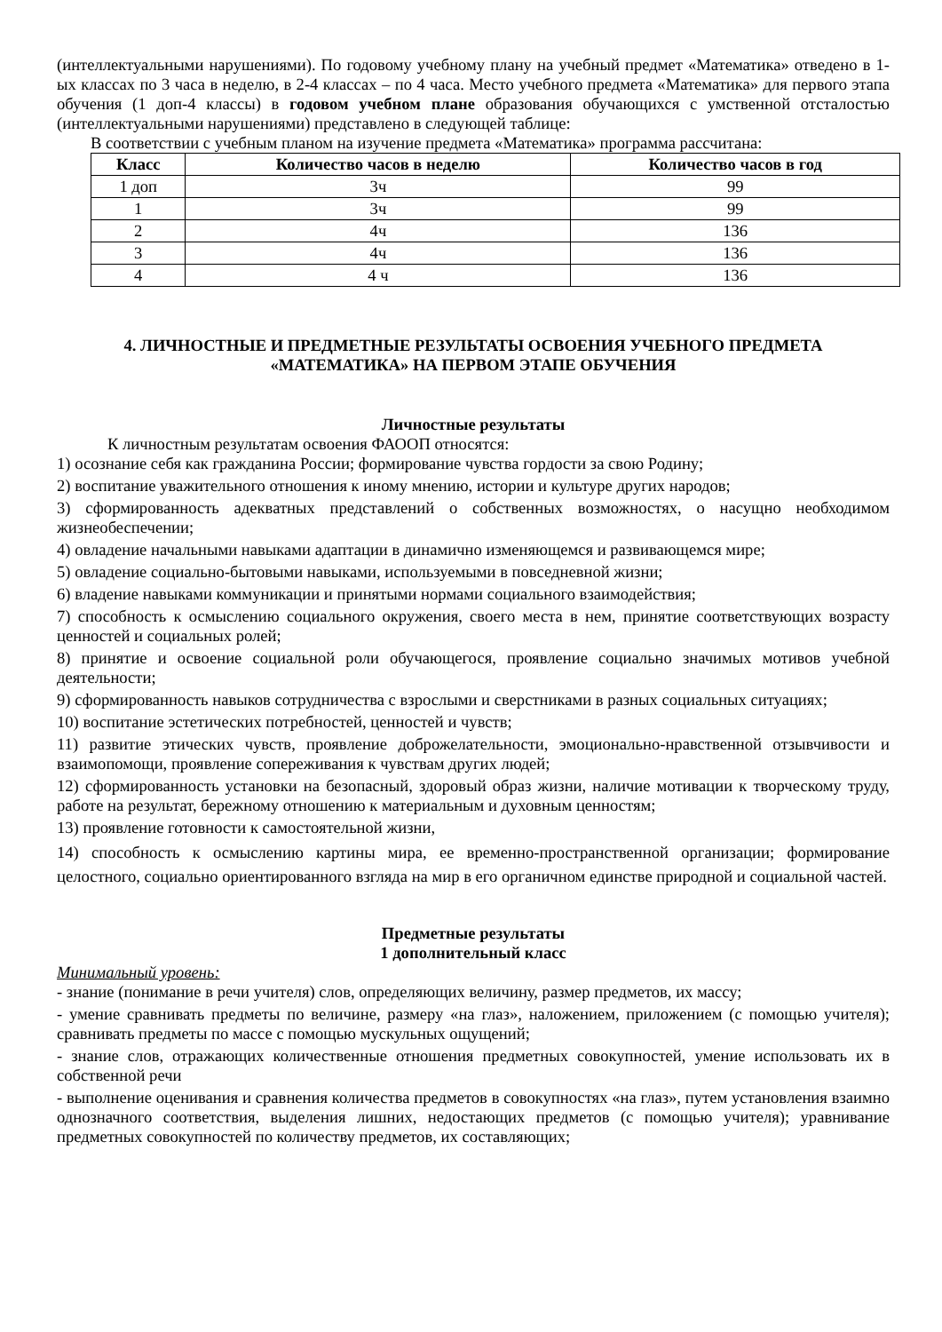(интеллектуальными нарушениями). По годовому учебному плану на учебный предмет «Математика» отведено в 1-ых классах по 3 часа в неделю, в 2-4 классах – по 4 часа. Место учебного предмета «Математика» для первого этапа обучения (1 доп-4 классы) в годовом учебном плане образования обучающихся с умственной отсталостью (интеллектуальными нарушениями) представлено в следующей таблице:
В соответствии с учебным планом на изучение предмета «Математика» программа рассчитана:
| Класс | Количество часов в неделю | Количество часов в год |
| --- | --- | --- |
| 1 доп | 3ч | 99 |
| 1 | 3ч | 99 |
| 2 | 4ч | 136 |
| 3 | 4ч | 136 |
| 4 | 4 ч | 136 |
4. ЛИЧНОСТНЫЕ И ПРЕДМЕТНЫЕ РЕЗУЛЬТАТЫ ОСВОЕНИЯ УЧЕБНОГО ПРЕДМЕТА «МАТЕМАТИКА» НА ПЕРВОМ ЭТАПЕ ОБУЧЕНИЯ
Личностные результаты
К личностным результатам освоения ФАООП относятся:
1) осознание себя как гражданина России; формирование чувства гордости за свою Родину;
2) воспитание уважительного отношения к иному мнению, истории и культуре других народов;
3) сформированность адекватных представлений о собственных возможностях, о насущно необходимом жизнеобеспечении;
4) овладение начальными навыками адаптации в динамично изменяющемся и развивающемся мире;
5) овладение социально-бытовыми навыками, используемыми в повседневной жизни;
6) владение навыками коммуникации и принятыми нормами социального взаимодействия;
7) способность к осмыслению социального окружения, своего места в нем, принятие соответствующих возрасту ценностей и социальных ролей;
8) принятие и освоение социальной роли обучающегося, проявление социально значимых мотивов учебной деятельности;
9) сформированность навыков сотрудничества с взрослыми и сверстниками в разных социальных ситуациях;
10) воспитание эстетических потребностей, ценностей и чувств;
11) развитие этических чувств, проявление доброжелательности, эмоционально-нравственной отзывчивости и взаимопомощи, проявление сопереживания к чувствам других людей;
12) сформированность установки на безопасный, здоровый образ жизни, наличие мотивации к творческому труду, работе на результат, бережному отношению к материальным и духовным ценностям;
13) проявление готовности к самостоятельной жизни,
14) способность к осмыслению картины мира, ее временно-пространственной организации; формирование целостного, социально ориентированного взгляда на мир в его органичном единстве природной и социальной частей.
Предметные результаты
1 дополнительный класс
Минимальный уровень:
- знание (понимание в речи учителя) слов, определяющих величину, размер предметов, их массу;
- умение сравнивать предметы по величине, размеру «на глаз», наложением, приложением (с помощью учителя); сравнивать предметы по массе с помощью мускульных ощущений;
- знание слов, отражающих количественные отношения предметных совокупностей, умение использовать их в собственной речи
- выполнение оценивания и сравнения количества предметов в совокупностях «на глаз», путем установления взаимно однозначного соответствия, выделения лишних, недостающих предметов (с помощью учителя); уравнивание предметных совокупностей по количеству предметов, их составляющих;